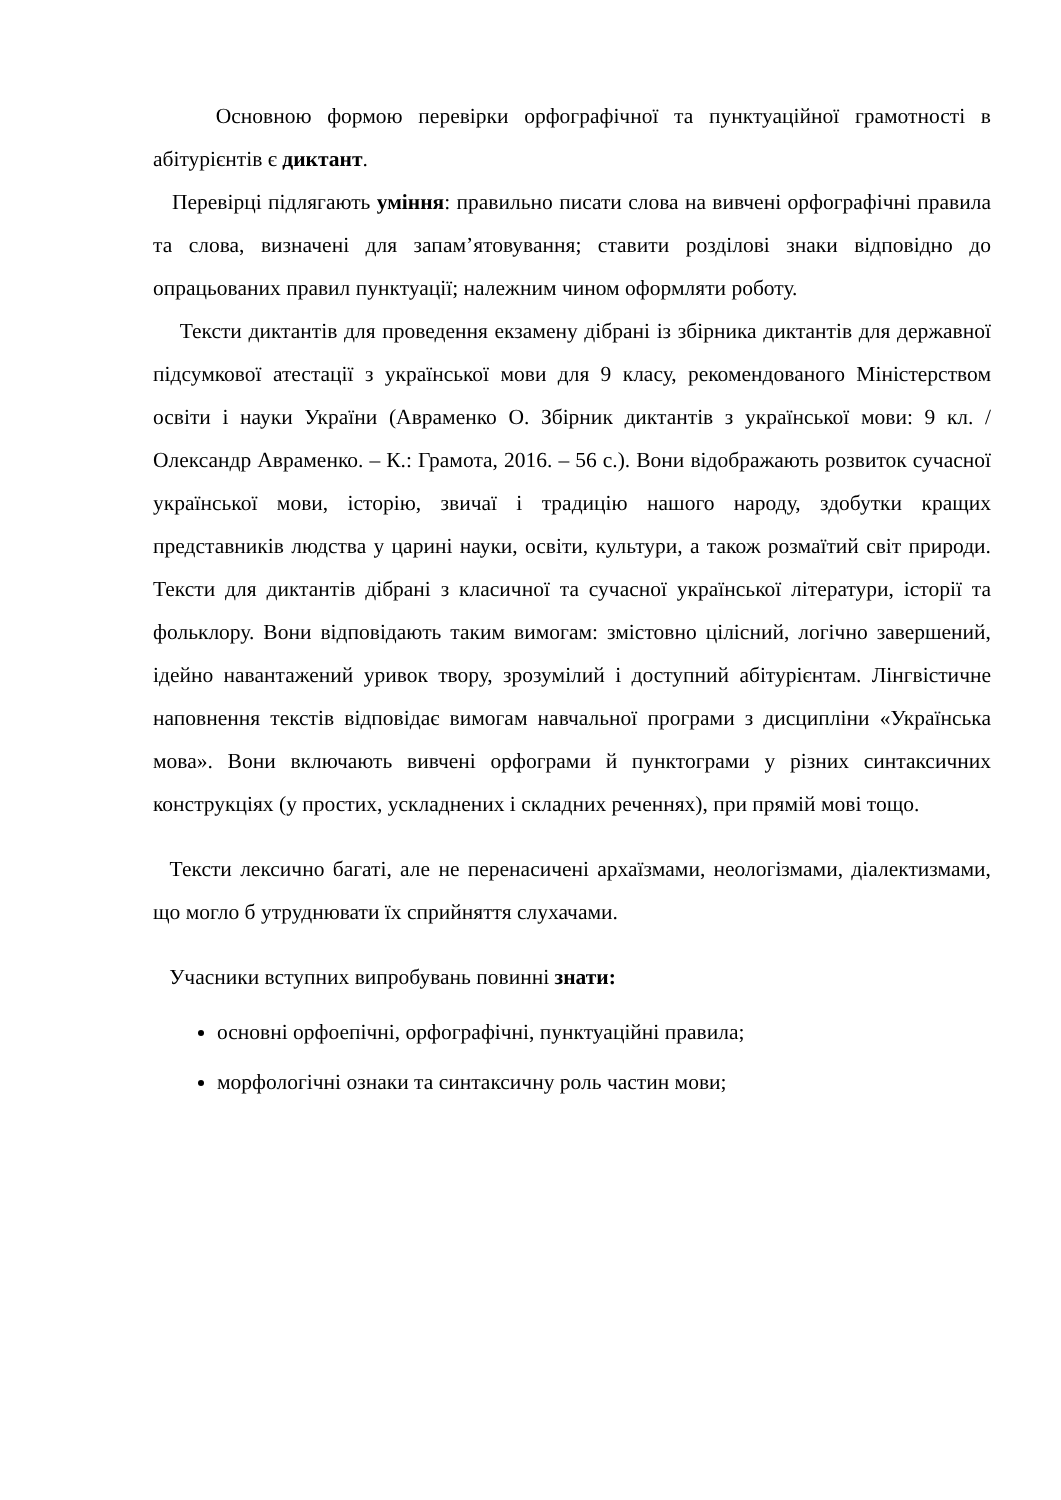Основною формою перевірки орфографічної та пунктуаційної грамотності в абітурієнтів є диктант.
Перевірці підлягають уміння: правильно писати слова на вивчені орфографічні правила та слова, визначені для запам’ятовування; ставити розділові знаки відповідно до опрацьованих правил пунктуації; належним чином оформляти роботу.
Тексти диктантів для проведення екзамену дібрані із збірника диктантів для державної підсумкової атестації з української мови для 9 класу, рекомендованого Міністерством освіти і науки України (Авраменко О. Збірник диктантів з української мови: 9 кл. / Олександр Авраменко. – К.: Грамота, 2016. – 56 с.). Вони відображають розвиток сучасної української мови, історію, звичаї і традицію нашого народу, здобутки кращих представників людства у царині науки, освіти, культури, а також розмаїтий світ природи. Тексти для диктантів дібрані з класичної та сучасної української літератури, історії та фольклору. Вони відповідають таким вимогам: змістовно цілісний, логічно завершений, ідейно навантажений уривок твору, зрозумілий і доступний абітурієнтам. Лінгвістичне наповнення текстів відповідає вимогам навчальної програми з дисципліни «Українська мова». Вони включають вивчені орфограми й пунктограми у різних синтаксичних конструкціях (у простих, ускладнених і складних реченнях), при прямій мові тощо.
Тексти лексично багаті, але не перенасичені архаїзмами, неологізмами, діалектизмами, що могло б утруднювати їх сприйняття слухачами.
Учасники вступних випробувань повинні знати:
основні орфоепічні, орфографічні, пунктуаційні правила;
морфологічні ознаки та синтаксичну роль частин мови;